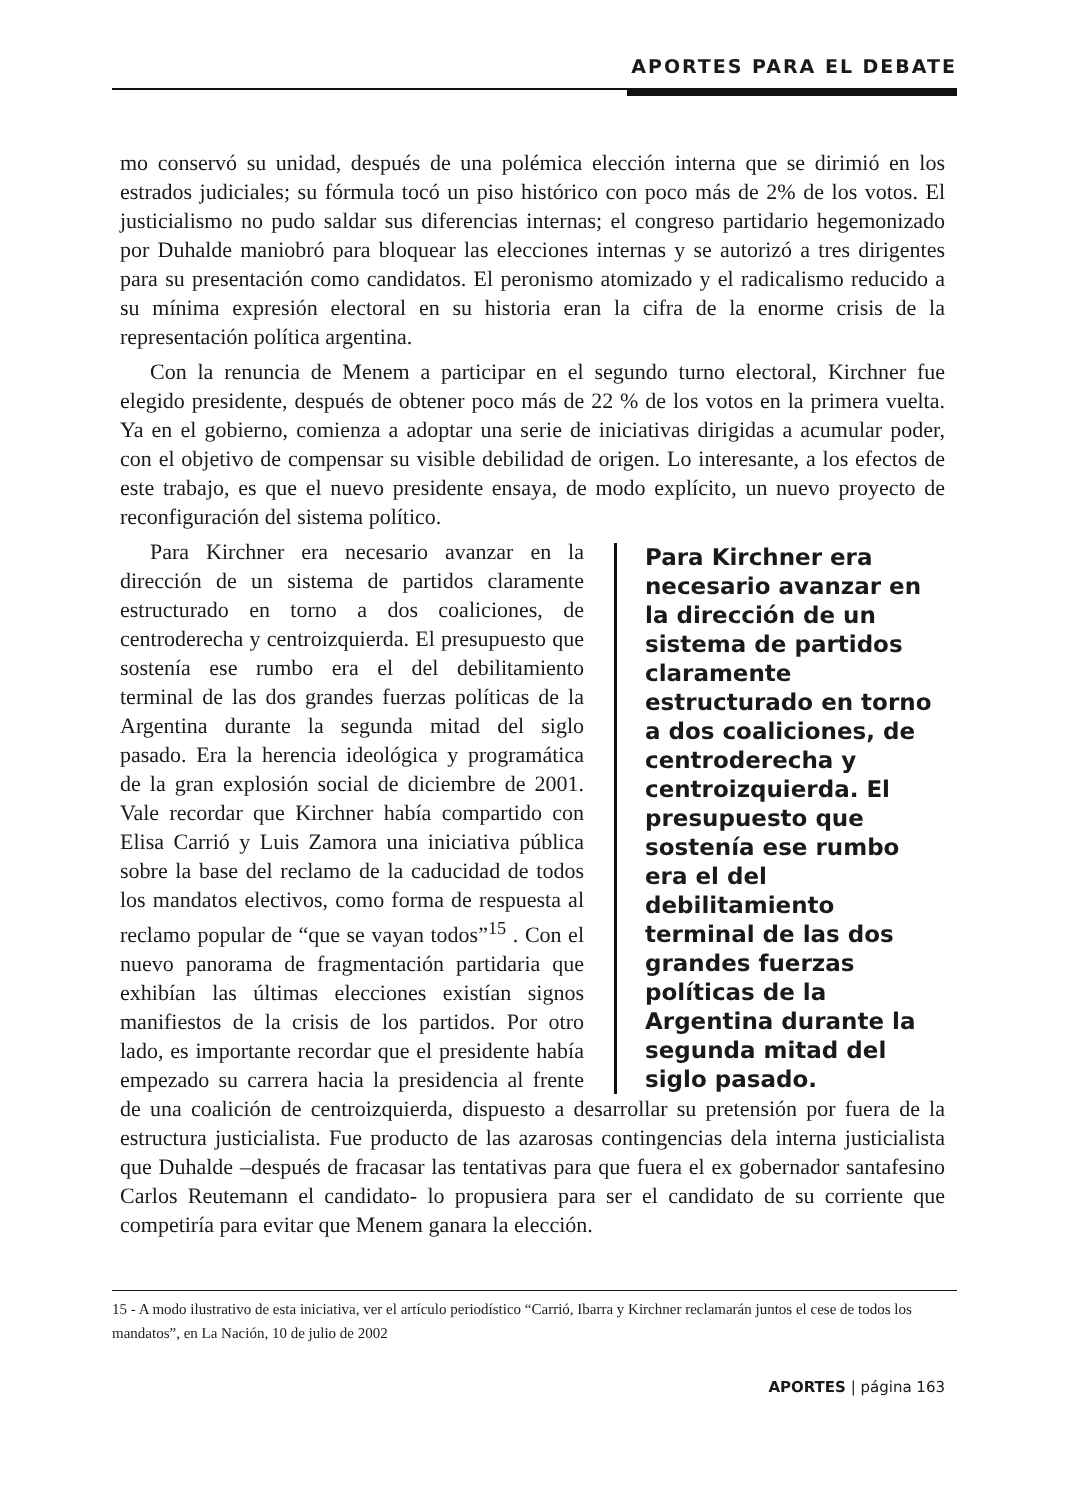APORTES PARA EL DEBATE
mo conservó su unidad, después de una polémica elección interna que se dirimió en los estrados judiciales; su fórmula tocó un piso histórico con poco más de 2% de los votos. El justicialismo no pudo saldar sus diferencias internas; el congreso partidario hegemonizado por Duhalde maniobró para bloquear las elecciones internas y se autorizó a tres dirigentes para su presentación como candidatos. El peronismo atomizado y el radicalismo reducido a su mínima expresión electoral en su historia eran la cifra de la enorme crisis de la representación política argentina.
Con la renuncia de Menem a participar en el segundo turno electoral, Kirchner fue elegido presidente, después de obtener poco más de 22 % de los votos en la primera vuelta. Ya en el gobierno, comienza a adoptar una serie de iniciativas dirigidas a acumular poder, con el objetivo de compensar su visible debilidad de origen. Lo interesante, a los efectos de este trabajo, es que el nuevo presidente ensaya, de modo explícito, un nuevo proyecto de reconfiguración del sistema político.
Para Kirchner era necesario avanzar en la dirección de un sistema de partidos claramente estructurado en torno a dos coaliciones, de centroderecha y centroizquierda. El presupuesto que sostenía ese rumbo era el del debilitamiento terminal de las dos grandes fuerzas políticas de la Argentina durante la segunda mitad del siglo pasado.
Para Kirchner era necesario avanzar en la dirección de un sistema de partidos claramente estructurado en torno a dos coaliciones, de centroderecha y centroizquierda. El presupuesto que sostenía ese rumbo era el del debilitamiento terminal de las dos grandes fuerzas políticas de la Argentina durante la segunda mitad del siglo pasado. Era la herencia ideológica y programática de la gran explosión social de diciembre de 2001. Vale recordar que Kirchner había compartido con Elisa Carrió y Luis Zamora una iniciativa pública sobre la base del reclamo de la caducidad de todos los mandatos electivos, como forma de respuesta al reclamo popular de “que se vayan todos”<sup>15</sup> . Con el nuevo panorama de fragmentación partidaria que exhibían las últimas elecciones existían signos manifiestos de la crisis de los partidos. Por otro lado, es importante recordar que el presidente había empezado su carrera hacia la presidencia al frente de una coalición de centroizquierda, dispuesto a desarrollar su pretensión por fuera de la estructura justicialista. Fue producto de las azarosas contingencias dela interna justicialista que Duhalde –después de fracasar las tentativas para que fuera el ex gobernador santafesino Carlos Reutemann el candidato- lo propusiera para ser el candidato de su corriente que competiría para evitar que Menem ganara la elección.
15 - A modo ilustrativo de esta iniciativa, ver el artículo periodístico “Carrió, Ibarra y Kirchner reclamarán juntos el cese de todos los mandatos”, en La Nación, 10 de julio de 2002
APORTES | página 163